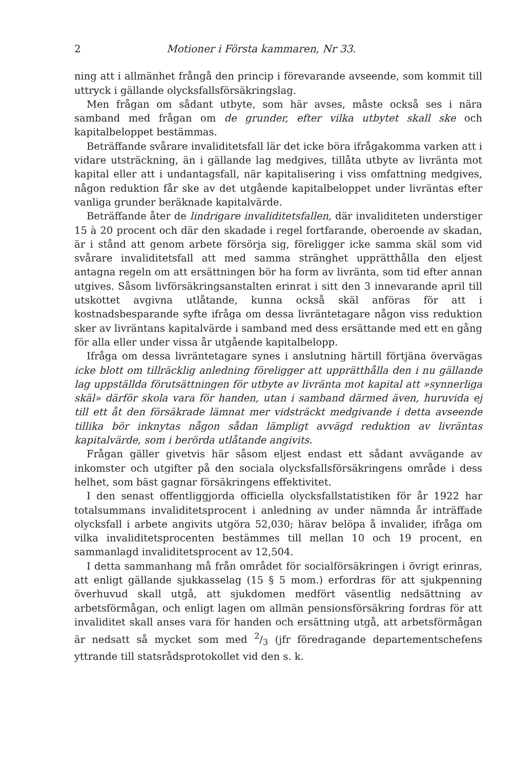2 Motioner i Första kammaren, Nr 33.
ning att i allmänhet frångå den princip i förevarande avseende, som kommit till uttryck i gällande olycksfallsförsäkringslag.
Men frågan om sådant utbyte, som här avses, måste också ses i nära samband med frågan om de grunder, efter vilka utbytet skall ske och kapitalbeloppet bestämmas.
Beträffande svårare invaliditetsfall lär det icke böra ifrågakomma varken att i vidare utsträckning, än i gällande lag medgives, tillåta utbyte av livränta mot kapital eller att i undantagsfall, när kapitalisering i viss omfattning medgives, någon reduktion får ske av det utgående kapitalbeloppet under livräntas efter vanliga grunder beräknade kapitalvärde.
Beträffande åter de lindrigare invaliditetsfallen, där invaliditeten understiger 15 à 20 procent och där den skadade i regel fortfarande, oberoende av skadan, är i stånd att genom arbete försörja sig, föreligger icke samma skäl som vid svårare invaliditetsfall att med samma stränghet upprätthålla den eljest antagna regeln om att ersättningen bör ha form av livränta, som tid efter annan utgives. Såsom livförsäkringsanstalten erinrat i sitt den 3 innevarande april till utskottet avgivna utlåtande, kunna också skäl anföras för att i kostnadsbesparande syfte ifråga om dessa livräntetagare någon viss reduktion sker av livräntans kapitalvärde i samband med dess ersättande med ett en gång för alla eller under vissa år utgående kapitalbelopp.
Ifråga om dessa livräntetagare synes i anslutning härtill förtjäna övervägas icke blott om tillräcklig anledning föreligger att upprätthålla den i nu gällande lag uppställda förutsättningen för utbyte av livränta mot kapital att »synnerliga skäl» därför skola vara för handen, utan i samband därmed även, huruvida ej till ett åt den försäkrade lämnat mer vidsträckt medgivande i detta avseende tillika bör inknytas någon sådan lämpligt avvägd reduktion av livräntas kapitalvärde, som i berörda utlåtande angivits.
Frågan gäller givetvis här såsom eljest endast ett sådant avvägande av inkomster och utgifter på den sociala olycksfallsförsäkringens område i dess helhet, som bäst gagnar försäkringens effektivitet.
I den senast offentliggjorda officiella olycksfallstatistiken för år 1922 har totalsummans invaliditetsprocent i anledning av under nämnda år inträffade olycksfall i arbete angivits utgöra 52,030; härav belöpa å invalider, ifråga om vilka invaliditetsprocenten bestämmes till mellan 10 och 19 procent, en sammanlagd invaliditetsprocent av 12,504.
I detta sammanhang må från området för socialförsäkringen i övrigt erinras, att enligt gällande sjukkasselag (15 § 5 mom.) erfordras för att sjukpenning överhuvud skall utgå, att sjukdomen medfört väsentlig nedsättning av arbetsförmågan, och enligt lagen om allmän pensionsförsäkring fordras för att invaliditet skall anses vara för handen och ersättning utgå, att arbetsförmågan är nedsatt så mycket som med 2/3 (jfr föredragande departementschefens yttrande till statsrådsprotokollet vid den s. k.